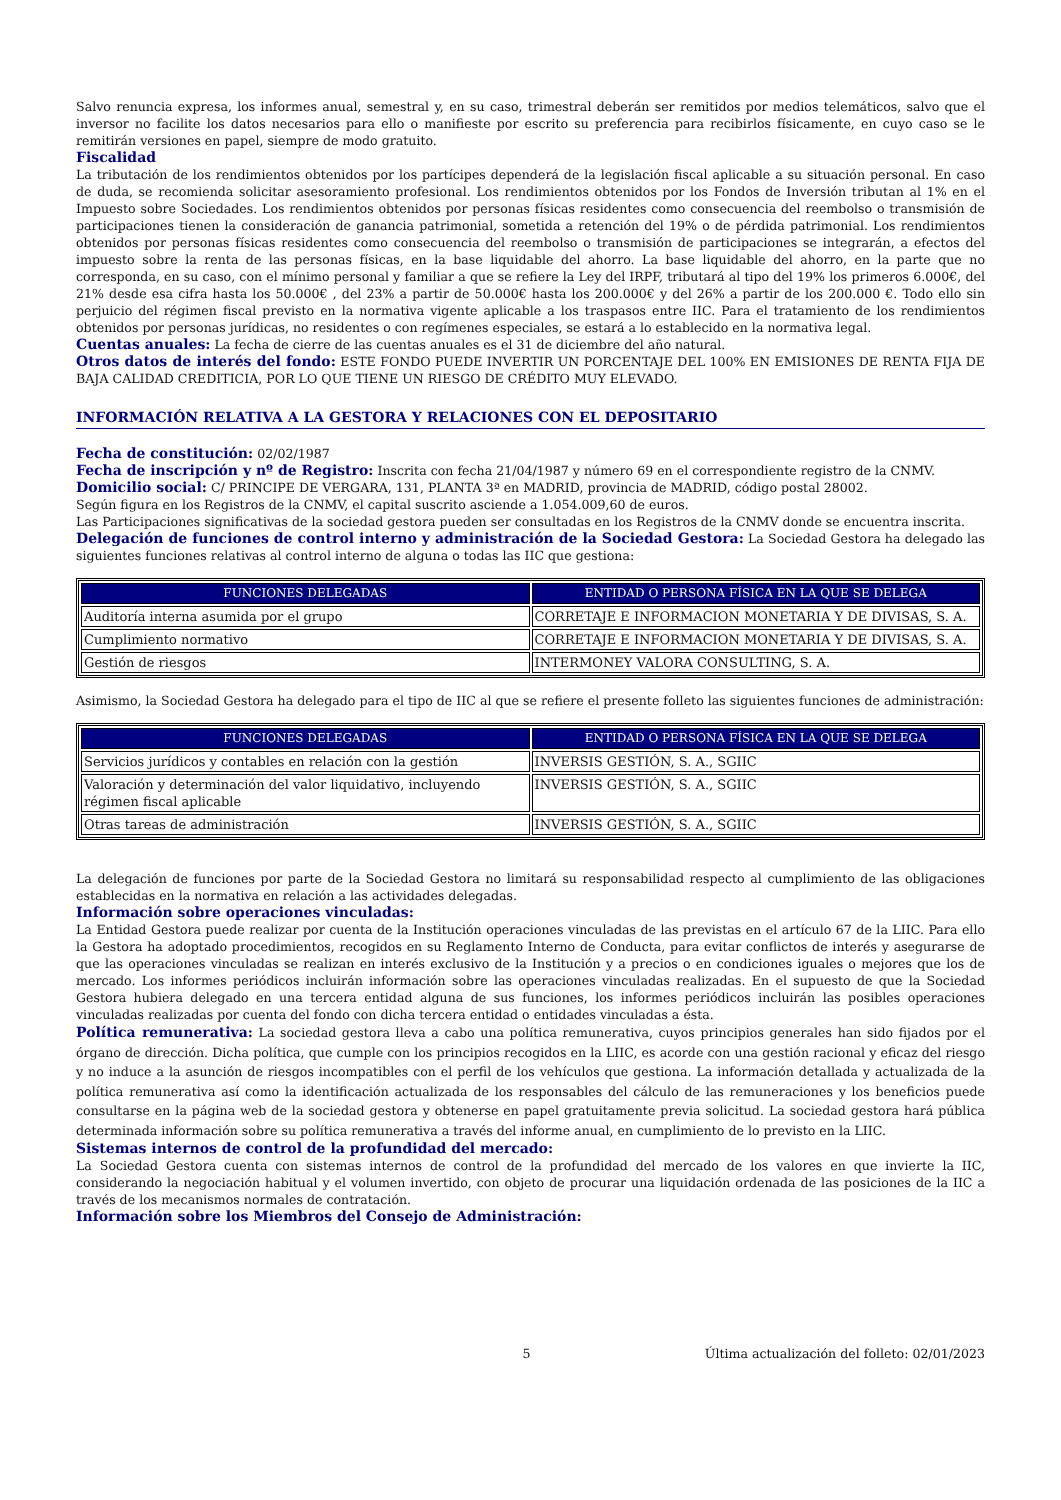Salvo renuncia expresa, los informes anual, semestral y, en su caso, trimestral deberán ser remitidos por medios telemáticos, salvo que el inversor no facilite los datos necesarios para ello o manifieste por escrito su preferencia para recibirlos físicamente, en cuyo caso se le remitirán versiones en papel, siempre de modo gratuito.
Fiscalidad
La tributación de los rendimientos obtenidos por los partícipes dependerá de la legislación fiscal aplicable a su situación personal. En caso de duda, se recomienda solicitar asesoramiento profesional. Los rendimientos obtenidos por los Fondos de Inversión tributan al 1% en el Impuesto sobre Sociedades. Los rendimientos obtenidos por personas físicas residentes como consecuencia del reembolso o transmisión de participaciones tienen la consideración de ganancia patrimonial, sometida a retención del 19% o de pérdida patrimonial. Los rendimientos obtenidos por personas físicas residentes como consecuencia del reembolso o transmisión de participaciones se integrarán, a efectos del impuesto sobre la renta de las personas físicas, en la base liquidable del ahorro. La base liquidable del ahorro, en la parte que no corresponda, en su caso, con el mínimo personal y familiar a que se refiere la Ley del IRPF, tributará al tipo del 19% los primeros 6.000€, del 21% desde esa cifra hasta los 50.000€ , del 23% a partir de 50.000€ hasta los 200.000€ y del 26% a partir de los 200.000 €. Todo ello sin perjuicio del régimen fiscal previsto en la normativa vigente aplicable a los traspasos entre IIC. Para el tratamiento de los rendimientos obtenidos por personas jurídicas, no residentes o con regímenes especiales, se estará a lo establecido en la normativa legal.
Cuentas anuales: La fecha de cierre de las cuentas anuales es el 31 de diciembre del año natural.
Otros datos de interés del fondo: ESTE FONDO PUEDE INVERTIR UN PORCENTAJE DEL 100% EN EMISIONES DE RENTA FIJA DE BAJA CALIDAD CREDITICIA, POR LO QUE TIENE UN RIESGO DE CRÉDITO MUY ELEVADO.
INFORMACIÓN RELATIVA A LA GESTORA Y RELACIONES CON EL DEPOSITARIO
Fecha de constitución: 02/02/1987
Fecha de inscripción y nº de Registro: Inscrita con fecha 21/04/1987 y número 69 en el correspondiente registro de la CNMV.
Domicilio social: C/ PRINCIPE DE VERGARA, 131, PLANTA 3ª en MADRID, provincia de MADRID, código postal 28002.
Según figura en los Registros de la CNMV, el capital suscrito asciende a 1.054.009,60 de euros.
Las Participaciones significativas de la sociedad gestora pueden ser consultadas en los Registros de la CNMV donde se encuentra inscrita.
Delegación de funciones de control interno y administración de la Sociedad Gestora: La Sociedad Gestora ha delegado las siguientes funciones relativas al control interno de alguna o todas las IIC que gestiona:
| FUNCIONES DELEGADAS | ENTIDAD O PERSONA FÍSICA EN LA QUE SE DELEGA |
| --- | --- |
| Auditoría interna asumida por el grupo | CORRETAJE E INFORMACION MONETARIA Y DE DIVISAS, S. A. |
| Cumplimiento normativo | CORRETAJE E INFORMACION MONETARIA Y DE DIVISAS, S. A. |
| Gestión de riesgos | INTERMONEY VALORA CONSULTING, S. A. |
Asimismo, la Sociedad Gestora ha delegado para el tipo de IIC al que se refiere el presente folleto las siguientes funciones de administración:
| FUNCIONES DELEGADAS | ENTIDAD O PERSONA FÍSICA EN LA QUE SE DELEGA |
| --- | --- |
| Servicios jurídicos y contables en relación con la gestión | INVERSIS GESTIÓN, S. A., SGIIC |
| Valoración y determinación del valor liquidativo, incluyendo régimen fiscal aplicable | INVERSIS GESTIÓN, S. A., SGIIC |
| Otras tareas de administración | INVERSIS GESTIÓN, S. A., SGIIC |
La delegación de funciones por parte de la Sociedad Gestora no limitará su responsabilidad respecto al cumplimiento de las obligaciones establecidas en la normativa en relación a las actividades delegadas.
Información sobre operaciones vinculadas:
La Entidad Gestora puede realizar por cuenta de la Institución operaciones vinculadas de las previstas en el artículo 67 de la LIIC. Para ello la Gestora ha adoptado procedimientos, recogidos en su Reglamento Interno de Conducta, para evitar conflictos de interés y asegurarse de que las operaciones vinculadas se realizan en interés exclusivo de la Institución y a precios o en condiciones iguales o mejores que los de mercado. Los informes periódicos incluirán información sobre las operaciones vinculadas realizadas. En el supuesto de que la Sociedad Gestora hubiera delegado en una tercera entidad alguna de sus funciones, los informes periódicos incluirán las posibles operaciones vinculadas realizadas por cuenta del fondo con dicha tercera entidad o entidades vinculadas a ésta.
Política remunerativa: La sociedad gestora lleva a cabo una política remunerativa, cuyos principios generales han sido fijados por el órgano de dirección. Dicha política, que cumple con los principios recogidos en la LIIC, es acorde con una gestión racional y eficaz del riesgo y no induce a la asunción de riesgos incompatibles con el perfil de los vehículos que gestiona. La información detallada y actualizada de la política remunerativa así como la identificación actualizada de los responsables del cálculo de las remuneraciones y los beneficios puede consultarse en la página web de la sociedad gestora y obtenerse en papel gratuitamente previa solicitud. La sociedad gestora hará pública determinada información sobre su política remunerativa a través del informe anual, en cumplimiento de lo previsto en la LIIC.
Sistemas internos de control de la profundidad del mercado:
La Sociedad Gestora cuenta con sistemas internos de control de la profundidad del mercado de los valores en que invierte la IIC, considerando la negociación habitual y el volumen invertido, con objeto de procurar una liquidación ordenada de las posiciones de la IIC a través de los mecanismos normales de contratación.
Información sobre los Miembros del Consejo de Administración:
5 Última actualización del folleto: 02/01/2023